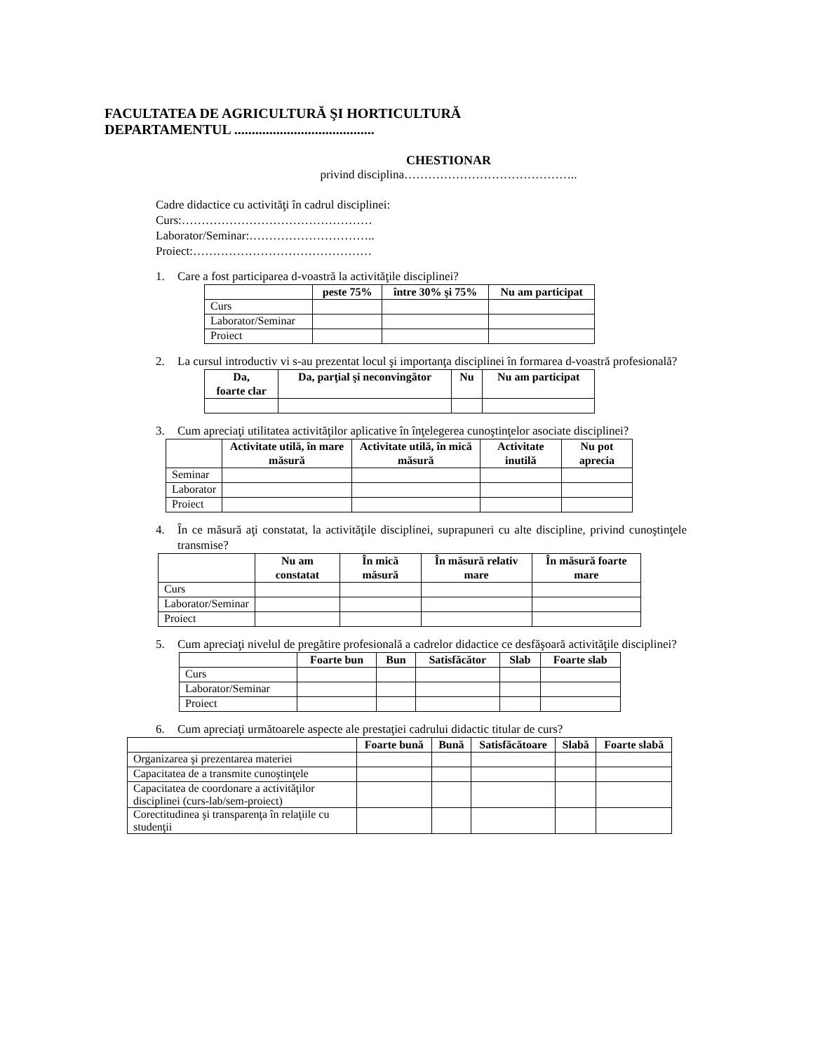FACULTATEA DE AGRICULTURĂ ŞI HORTICULTURĂ
DEPARTAMENTUL ........................................
CHESTIONAR
privind disciplina……………………………………..
Cadre didactice cu activităţi în cadrul disciplinei:
Curs:…………………………………………
Laborator/Seminar:…………………………..
Proiect:………………………………………
1. Care a fost participarea d-voastră la activităţile disciplinei?
| | peste 75% | între 30% şi 75% | Nu am participat |
| --- | --- | --- | --- |
| Curs | | | |
| Laborator/Seminar | | | |
| Proiect | | | |
2. La cursul introductiv vi s-au prezentat locul şi importanţa disciplinei în formarea d-voastră profesională?
| Da, foarte clar | Da, parţial şi neconvingător | Nu | Nu am participat |
| --- | --- | --- | --- |
3. Cum apreciaţi utilitatea activităţilor aplicative în înţelegerea cunoştinţelor asociate disciplinei?
| | Activitate utilă, în mare măsură | Activitate utilă, în mică măsură | Activitate inutilă | Nu pot aprecia |
| --- | --- | --- | --- | --- |
| Seminar | | | | |
| Laborator | | | | |
| Proiect | | | | |
4. În ce măsură aţi constatat, la activităţile disciplinei, suprapuneri cu alte discipline, privind cunoştinţele transmise?
| | Nu am constatat | În mică măsură | În măsură relativ mare | În măsură foarte mare |
| --- | --- | --- | --- | --- |
| Curs | | | | |
| Laborator/Seminar | | | | |
| Proiect | | | | |
5. Cum apreciaţi nivelul de pregătire profesională a cadrelor didactice ce desfăşoară activităţile disciplinei?
| | Foarte bun | Bun | Satisfăcător | Slab | Foarte slab |
| --- | --- | --- | --- | --- | --- |
| Curs | | | | | |
| Laborator/Seminar | | | | | |
| Proiect | | | | | |
6. Cum apreciaţi următoarele aspecte ale prestaţiei cadrului didactic titular de curs?
| | Foarte bună | Bună | Satisfăcătoare | Slabă | Foarte slabă |
| --- | --- | --- | --- | --- | --- |
| Organizarea şi prezentarea materiei | | | | | |
| Capacitatea de a transmite cunoştinţele | | | | | |
| Capacitatea de coordonare a activităţilor disciplinei (curs-lab/sem-proiect) | | | | | |
| Corectitudinea şi transparenţa în relaţiile cu studenţii | | | | | |